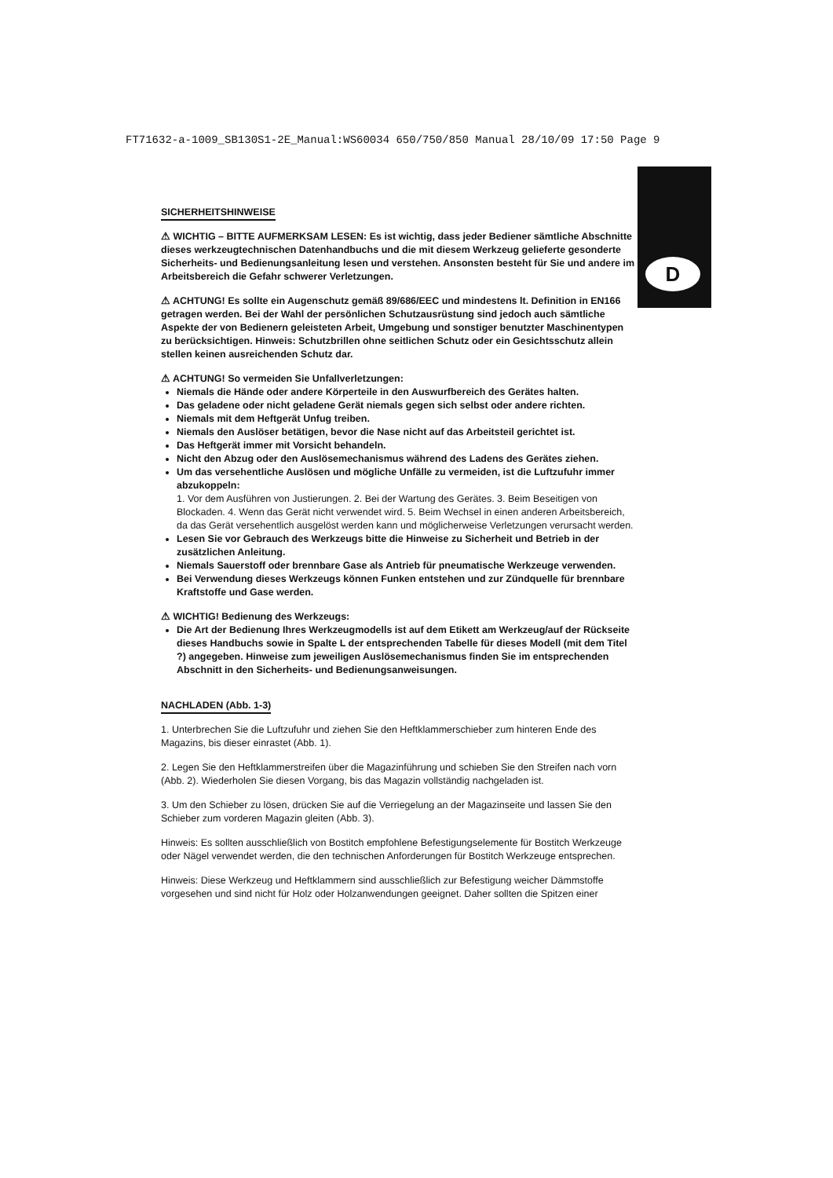FT71632-a-1009_SB130S1-2E_Manual:WS60034 650/750/850 Manual 28/10/09 17:50 Page 9
D
SICHERHEITSHINWEISE
⚠ WICHTIG – BITTE AUFMERKSAM LESEN: Es ist wichtig, dass jeder Bediener sämtliche Abschnitte dieses werkzeugtechnischen Datenhandbuchs und die mit diesem Werkzeug gelieferte gesonderte Sicherheits- und Bedienungsanleitung lesen und verstehen. Ansonsten besteht für Sie und andere im Arbeitsbereich die Gefahr schwerer Verletzungen.
⚠ ACHTUNG! Es sollte ein Augenschutz gemäß 89/686/EEC und mindestens lt. Definition in EN166 getragen werden. Bei der Wahl der persönlichen Schutzausrüstung sind jedoch auch sämtliche Aspekte der von Bedienern geleisteten Arbeit, Umgebung und sonstiger benutzter Maschinentypen zu berücksichtigen. Hinweis: Schutzbrillen ohne seitlichen Schutz oder ein Gesichtsschutz allein stellen keinen ausreichenden Schutz dar.
⚠ ACHTUNG! So vermeiden Sie Unfallverletzungen:
Niemals die Hände oder andere Körperteile in den Auswurfbereich des Gerätes halten.
Das geladene oder nicht geladene Gerät niemals gegen sich selbst oder andere richten.
Niemals mit dem Heftgerät Unfug treiben.
Niemals den Auslöser betätigen, bevor die Nase nicht auf das Arbeitsteil gerichtet ist.
Das Heftgerät immer mit Vorsicht behandeln.
Nicht den Abzug oder den Auslösemechanismus während des Ladens des Gerätes ziehen.
Um das versehentliche Auslösen und mögliche Unfälle zu vermeiden, ist die Luftzufuhr immer abzukoppeln:
1. Vor dem Ausführen von Justierungen. 2. Bei der Wartung des Gerätes. 3. Beim Beseitigen von Blockaden. 4. Wenn das Gerät nicht verwendet wird. 5. Beim Wechsel in einen anderen Arbeitsbereich, da das Gerät versehentlich ausgelöst werden kann und möglicherweise Verletzungen verursacht werden.
Lesen Sie vor Gebrauch des Werkzeugs bitte die Hinweise zu Sicherheit und Betrieb in der zusätzlichen Anleitung.
Niemals Sauerstoff oder brennbare Gase als Antrieb für pneumatische Werkzeuge verwenden.
Bei Verwendung dieses Werkzeugs können Funken entstehen und zur Zündquelle für brennbare Kraftstoffe und Gase werden.
⚠ WICHTIG! Bedienung des Werkzeugs:
Die Art der Bedienung Ihres Werkzeugmodells ist auf dem Etikett am Werkzeug/auf der Rückseite dieses Handbuchs sowie in Spalte L der entsprechenden Tabelle für dieses Modell (mit dem Titel ?) angegeben. Hinweise zum jeweiligen Auslösemechanismus finden Sie im entsprechenden Abschnitt in den Sicherheits- und Bedienungsanweisungen.
NACHLADEN (Abb. 1-3)
1. Unterbrechen Sie die Luftzufuhr und ziehen Sie den Heftklammerschieber zum hinteren Ende des Magazins, bis dieser einrastet (Abb. 1).
2. Legen Sie den Heftklammerstreifen über die Magazinführung und schieben Sie den Streifen nach vorn (Abb. 2). Wiederholen Sie diesen Vorgang, bis das Magazin vollständig nachgeladen ist.
3. Um den Schieber zu lösen, drücken Sie auf die Verriegelung an der Magazinseite und lassen Sie den Schieber zum vorderen Magazin gleiten (Abb. 3).
Hinweis: Es sollten ausschließlich von Bostitch empfohlene Befestigungselemente für Bostitch Werkzeuge oder Nägel verwendet werden, die den technischen Anforderungen für Bostitch Werkzeuge entsprechen.
Hinweis: Diese Werkzeug und Heftklammern sind ausschließlich zur Befestigung weicher Dämmstoffe vorgesehen und sind nicht für Holz oder Holzanwendungen geeignet. Daher sollten die Spitzen einer